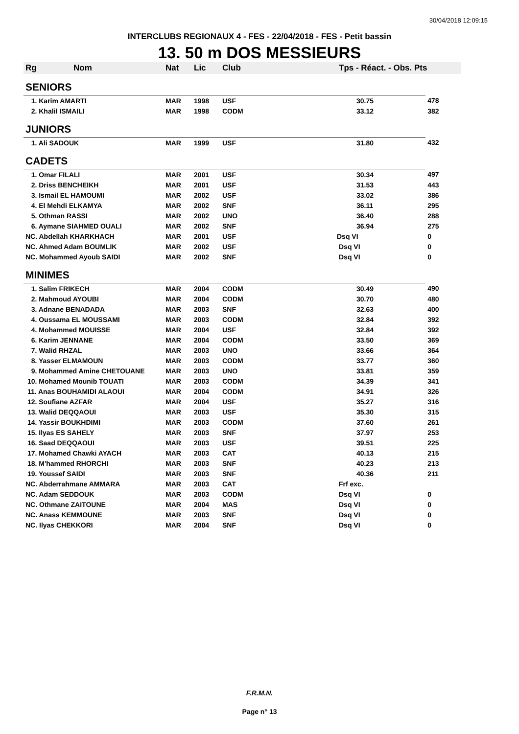30/04/2018 12:09:15
INTERCLUBS REGIONAUX 4 - FES - 22/04/2018 - FES - Petit bassin
13. 50 m DOS MESSIEURS
| Rg | Nom | Nat | Lic | Club | Tps - Réact. - Obs. Pts | |
| --- | --- | --- | --- | --- | --- | --- |
| SENIORS | | | | | | |
| 1. Karim AMARTI | | MAR | 1998 | USF | 30.75 | 478 |
| 2. Khalil ISMAILI | | MAR | 1998 | CODM | 33.12 | 382 |
| JUNIORS | | | | | | |
| 1. Ali SADOUK | | MAR | 1999 | USF | 31.80 | 432 |
| CADETS | | | | | | |
| 1. Omar FILALI | | MAR | 2001 | USF | 30.34 | 497 |
| 2. Driss BENCHEIKH | | MAR | 2001 | USF | 31.53 | 443 |
| 3. Ismail EL HAMOUMI | | MAR | 2002 | USF | 33.02 | 386 |
| 4. El Mehdi ELKAMYA | | MAR | 2002 | SNF | 36.11 | 295 |
| 5. Othman RASSI | | MAR | 2002 | UNO | 36.40 | 288 |
| 6. Aymane SIAHMED OUALI | | MAR | 2002 | SNF | 36.94 | 275 |
| NC. Abdellah KHARKHACH | | MAR | 2001 | USF | Dsq VI | 0 |
| NC. Ahmed Adam BOUMLIK | | MAR | 2002 | USF | Dsq VI | 0 |
| NC. Mohammed Ayoub SAIDI | | MAR | 2002 | SNF | Dsq VI | 0 |
| MINIMES | | | | | | |
| 1. Salim FRIKECH | | MAR | 2004 | CODM | 30.49 | 490 |
| 2. Mahmoud AYOUBI | | MAR | 2004 | CODM | 30.70 | 480 |
| 3. Adnane BENADADA | | MAR | 2003 | SNF | 32.63 | 400 |
| 4. Oussama EL MOUSSAMI | | MAR | 2003 | CODM | 32.84 | 392 |
| 4. Mohammed MOUISSE | | MAR | 2004 | USF | 32.84 | 392 |
| 6. Karim JENNANE | | MAR | 2004 | CODM | 33.50 | 369 |
| 7. Walid RHZAL | | MAR | 2003 | UNO | 33.66 | 364 |
| 8. Yasser ELMAMOUN | | MAR | 2003 | CODM | 33.77 | 360 |
| 9. Mohammed Amine CHETOUANE | | MAR | 2003 | UNO | 33.81 | 359 |
| 10. Mohamed Mounib TOUATI | | MAR | 2003 | CODM | 34.39 | 341 |
| 11. Anas BOUHAMIDI ALAOUI | | MAR | 2004 | CODM | 34.91 | 326 |
| 12. Soufiane AZFAR | | MAR | 2004 | USF | 35.27 | 316 |
| 13. Walid DEQQAOUI | | MAR | 2003 | USF | 35.30 | 315 |
| 14. Yassir BOUKHDIMI | | MAR | 2003 | CODM | 37.60 | 261 |
| 15. Ilyas ES SAHELY | | MAR | 2003 | SNF | 37.97 | 253 |
| 16. Saad DEQQAOUI | | MAR | 2003 | USF | 39.51 | 225 |
| 17. Mohamed Chawki AYACH | | MAR | 2003 | CAT | 40.13 | 215 |
| 18. M'hammed RHORCHI | | MAR | 2003 | SNF | 40.23 | 213 |
| 19. Youssef SAIDI | | MAR | 2003 | SNF | 40.36 | 211 |
| NC. Abderrahmane AMMARA | | MAR | 2003 | CAT | Frf exc. | |
| NC. Adam SEDDOUK | | MAR | 2003 | CODM | Dsq VI | 0 |
| NC. Othmane ZAITOUNE | | MAR | 2004 | MAS | Dsq VI | 0 |
| NC. Anass KEMMOUNE | | MAR | 2003 | SNF | Dsq VI | 0 |
| NC. Ilyas CHEKKORI | | MAR | 2004 | SNF | Dsq VI | 0 |
F.R.M.N.
Page n° 13